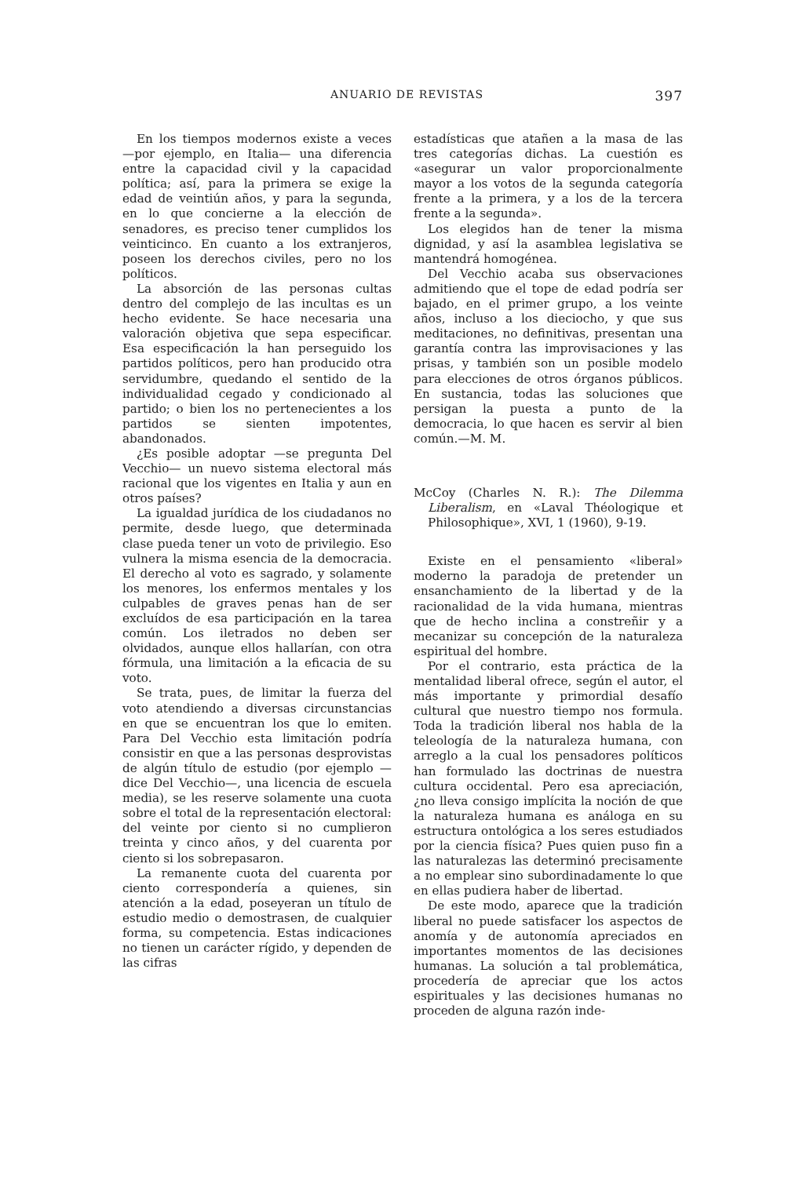ANUARIO DE REVISTAS 397
En los tiempos modernos existe a veces —por ejemplo, en Italia— una diferencia entre la capacidad civil y la capacidad política; así, para la primera se exige la edad de veintiún años, y para la segunda, en lo que concierne a la elección de senadores, es preciso tener cumplidos los veinticinco. En cuanto a los extranjeros, poseen los derechos civiles, pero no los políticos.
La absorción de las personas cultas dentro del complejo de las incultas es un hecho evidente. Se hace necesaria una valoración objetiva que sepa especificar. Esa especificación la han perseguido los partidos políticos, pero han producido otra servidumbre, quedando el sentido de la individualidad cegado y condicionado al partido; o bien los no pertenecientes a los partidos se sienten impotentes, abandonados.
¿Es posible adoptar —se pregunta Del Vecchio— un nuevo sistema electoral más racional que los vigentes en Italia y aun en otros países?
La igualdad jurídica de los ciudadanos no permite, desde luego, que determinada clase pueda tener un voto de privilegio. Eso vulnera la misma esencia de la democracia. El derecho al voto es sagrado, y solamente los menores, los enfermos mentales y los culpables de graves penas han de ser excluídos de esa participación en la tarea común. Los iletrados no deben ser olvidados, aunque ellos hallarían, con otra fórmula, una limitación a la eficacia de su voto.
Se trata, pues, de limitar la fuerza del voto atendiendo a diversas circunstancias en que se encuentran los que lo emiten. Para Del Vecchio esta limitación podría consistir en que a las personas desprovistas de algún título de estudio (por ejemplo —dice Del Vecchio—, una licencia de escuela media), se les reserve solamente una cuota sobre el total de la representación electoral: del veinte por ciento si no cumplieron treinta y cinco años, y del cuarenta por ciento si los sobrepasaron.
La remanente cuota del cuarenta por ciento correspondería a quienes, sin atención a la edad, poseyeran un título de estudio medio o demostrasen, de cualquier forma, su competencia. Estas indicaciones no tienen un carácter rígido, y dependen de las cifras
estadísticas que atañen a la masa de las tres categorías dichas. La cuestión es «asegurar un valor proporcionalmente mayor a los votos de la segunda categoría frente a la primera, y a los de la tercera frente a la segunda».
Los elegidos han de tener la misma dignidad, y así la asamblea legislativa se mantendrá homogénea.
Del Vecchio acaba sus observaciones admitiendo que el tope de edad podría ser bajado, en el primer grupo, a los veinte años, incluso a los dieciocho, y que sus meditaciones, no definitivas, presentan una garantía contra las improvisaciones y las prisas, y también son un posible modelo para elecciones de otros órganos públicos. En sustancia, todas las soluciones que persigan la puesta a punto de la democracia, lo que hacen es servir al bien común.—M. M.
McCoy (Charles N. R.): The Dilemma Liberalism, en «Laval Théologique et Philosophique», XVI, 1 (1960), 9-19.
Existe en el pensamiento «liberal» moderno la paradoja de pretender un ensanchamiento de la libertad y de la racionalidad de la vida humana, mientras que de hecho inclina a constreñir y a mecanizar su concepción de la naturaleza espiritual del hombre.
Por el contrario, esta práctica de la mentalidad liberal ofrece, según el autor, el más importante y primordial desafío cultural que nuestro tiempo nos formula. Toda la tradición liberal nos habla de la teleología de la naturaleza humana, con arreglo a la cual los pensadores políticos han formulado las doctrinas de nuestra cultura occidental. Pero esa apreciación, ¿no lleva consigo implícita la noción de que la naturaleza humana es análoga en su estructura ontológica a los seres estudiados por la ciencia física? Pues quien puso fin a las naturalezas las determinó precisamente a no emplear sino subordinadamente lo que en ellas pudiera haber de libertad.
De este modo, aparece que la tradición liberal no puede satisfacer los aspectos de anomía y de autonomía apreciados en importantes momentos de las decisiones humanas. La solución a tal problemática, procedería de apreciar que los actos espirituales y las decisiones humanas no proceden de alguna razón inde-